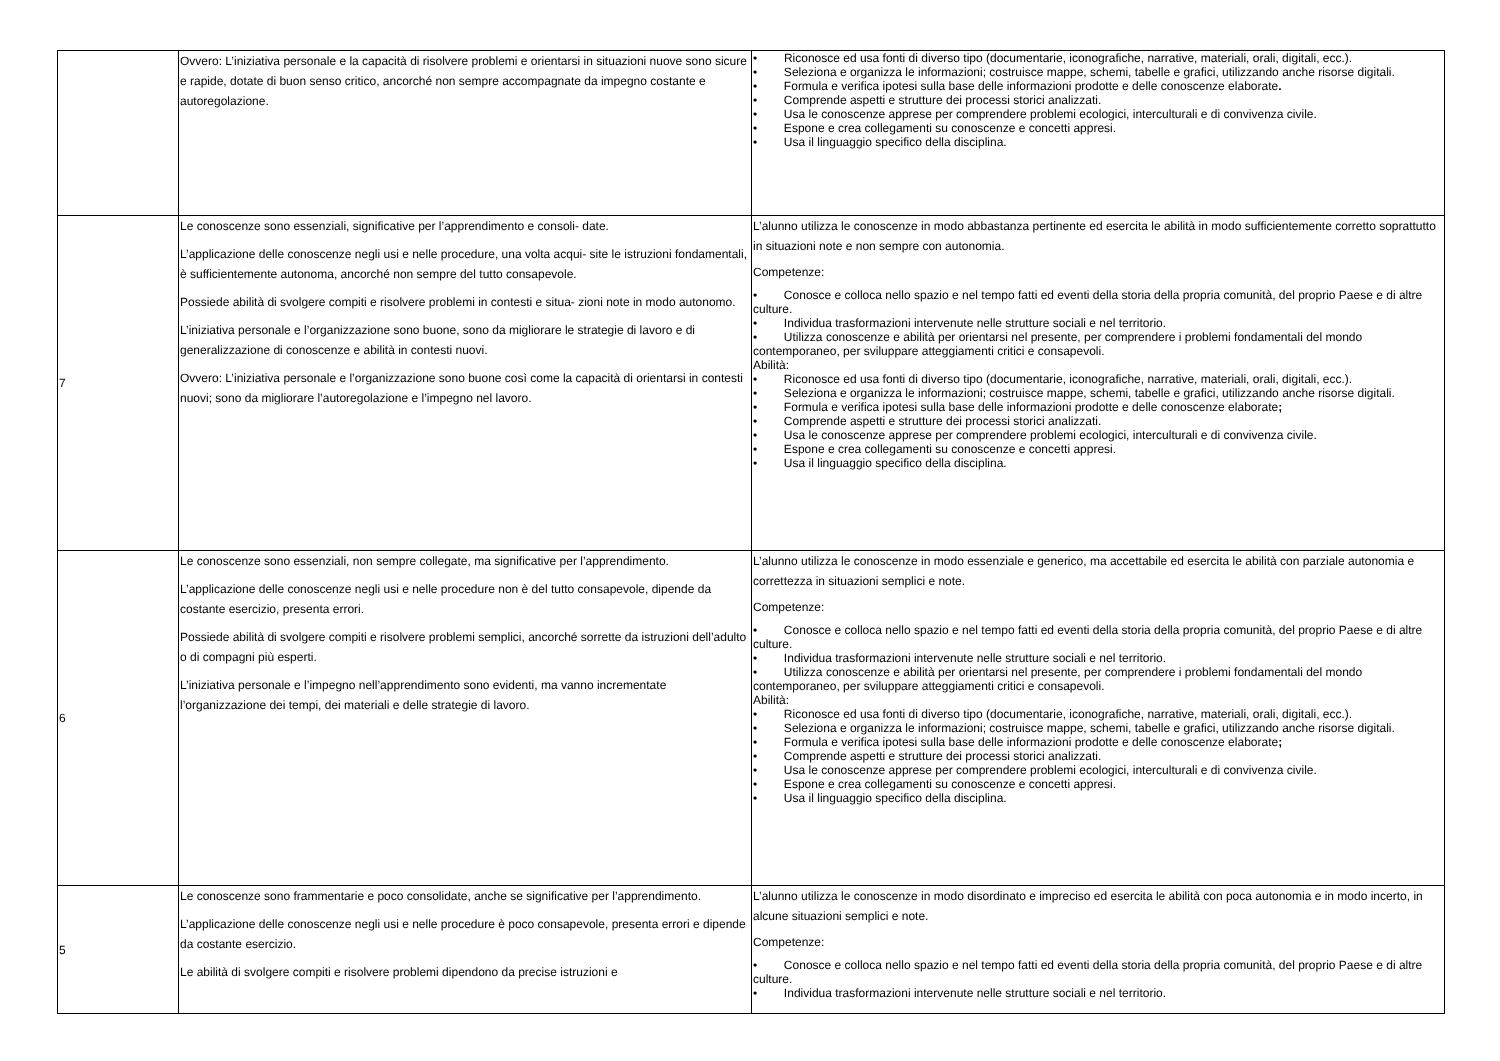| | Ovvero: L’iniziativa personale e la capacità di risolvere problemi e orientarsi in situazioni nuove sono sicure e rapide, dotate di buon senso critico, ancorché non sempre accompagnate da impegno costante e autoregolazione. | • Riconosce ed usa fonti di diverso tipo (documentarie, iconografiche, narrative, materiali, orali, digitali, ecc.). • Seleziona e organizza le informazioni; costruisce mappe, schemi, tabelle e grafici, utilizzando anche risorse digitali. • Formula e verifica ipotesi sulla base delle informazioni prodotte e delle conoscenze elaborate . • Comprende aspetti e strutture dei processi storici analizzati. • Usa le conoscenze apprese per comprendere problemi ecologici, interculturali e di convivenza civile. • Espone e crea collegamenti su conoscenze e concetti appresi. • Usa il linguaggio specifico della disciplina. |
| 7 | Le conoscenze sono essenziali, significative per l’apprendimento e consoli- date. L’applicazione delle conoscenze negli usi e nelle procedure, una volta acqui- site le istruzioni fondamentali, è sufficientemente autonoma, ancorché non sempre del tutto consapevole. Possiede abilità di svolgere compiti e risolvere problemi in contesti e situa- zioni note in modo autonomo. L’iniziativa personale e l’organizzazione sono buone, sono da migliorare le strategie di lavoro e di generalizzazione di conoscenze e abilità in contesti nuovi. Ovvero: L’iniziativa personale e l’organizzazione sono buone così come la capacità di orientarsi in contesti nuovi; sono da migliorare l’autoregolazione e l’impegno nel lavoro. | L’alunno utilizza le conoscenze in modo abbastanza pertinente ed esercita le abilità in modo sufficientemente corretto soprattutto in situazioni note e non sempre con autonomia. Competenze: • Conosce e colloca nello spazio e nel tempo fatti ed eventi della storia della propria comunità, del proprio Paese e di altre culture. • Individua trasformazioni intervenute nelle strutture sociali e nel territorio. • Utilizza conoscenze e abilità per orientarsi nel presente, per comprendere i problemi fondamentali del mondo contemporaneo, per sviluppare atteggiamenti critici e consapevoli. Abilità: • Riconosce ed usa fonti di diverso tipo (documentarie, iconografiche, narrative, materiali, orali, digitali, ecc.). • Seleziona e organizza le informazioni; costruisce mappe, schemi, tabelle e grafici, utilizzando anche risorse digitali. • Formula e verifica ipotesi sulla base delle informazioni prodotte e delle conoscenze elaborate ; • Comprende aspetti e strutture dei processi storici analizzati. • Usa le conoscenze apprese per comprendere problemi ecologici, interculturali e di convivenza civile. • Espone e crea collegamenti su conoscenze e concetti appresi. • Usa il linguaggio specifico della disciplina. |
| 6 | Le conoscenze sono essenziali, non sempre collegate, ma significative per l’apprendimento. L’applicazione delle conoscenze negli usi e nelle procedure non è del tutto consapevole, dipende da costante esercizio, presenta errori. Possiede abilità di svolgere compiti e risolvere problemi semplici, ancorché sorrette da istruzioni dell’adulto o di compagni più esperti. L’iniziativa personale e l’impegno nell’apprendimento sono evidenti, ma vanno incrementate l’organizzazione dei tempi, dei materiali e delle strategie di lavoro. | L’alunno utilizza le conoscenze in modo essenziale e generico, ma accettabile ed esercita le abilità con parziale autonomia e correttezza in situazioni semplici e note. Competenze: • Conosce e colloca nello spazio e nel tempo fatti ed eventi della storia della propria comunità, del proprio Paese e di altre culture. • Individua trasformazioni intervenute nelle strutture sociali e nel territorio. • Utilizza conoscenze e abilità per orientarsi nel presente, per comprendere i problemi fondamentali del mondo contemporaneo, per sviluppare atteggiamenti critici e consapevoli. Abilità: • Riconosce ed usa fonti di diverso tipo (documentarie, iconografiche, narrative, materiali, orali, digitali, ecc.). • Seleziona e organizza le informazioni; costruisce mappe, schemi, tabelle e grafici, utilizzando anche risorse digitali. • Formula e verifica ipotesi sulla base delle informazioni prodotte e delle conoscenze elaborate ; • Comprende aspetti e strutture dei processi storici analizzati. • Usa le conoscenze apprese per comprendere problemi ecologici, interculturali e di convivenza civile. • Espone e crea collegamenti su conoscenze e concetti appresi. • Usa il linguaggio specifico della disciplina. |
| 5 | Le conoscenze sono frammentarie e poco consolidate, anche se significative per l’apprendimento. L’applicazione delle conoscenze negli usi e nelle procedure è poco consapevole, presenta errori e dipende da costante esercizio. Le abilità di svolgere compiti e risolvere problemi dipendono da precise istruzioni e | L’alunno utilizza le conoscenze in modo disordinato e impreciso ed esercita le abilità con poca autonomia e in modo incerto, in alcune situazioni semplici e note. Competenze: • Conosce e colloca nello spazio e nel tempo fatti ed eventi della storia della propria comunità, del proprio Paese e di altre culture. • Individua trasformazioni intervenute nelle strutture sociali e nel territorio. |